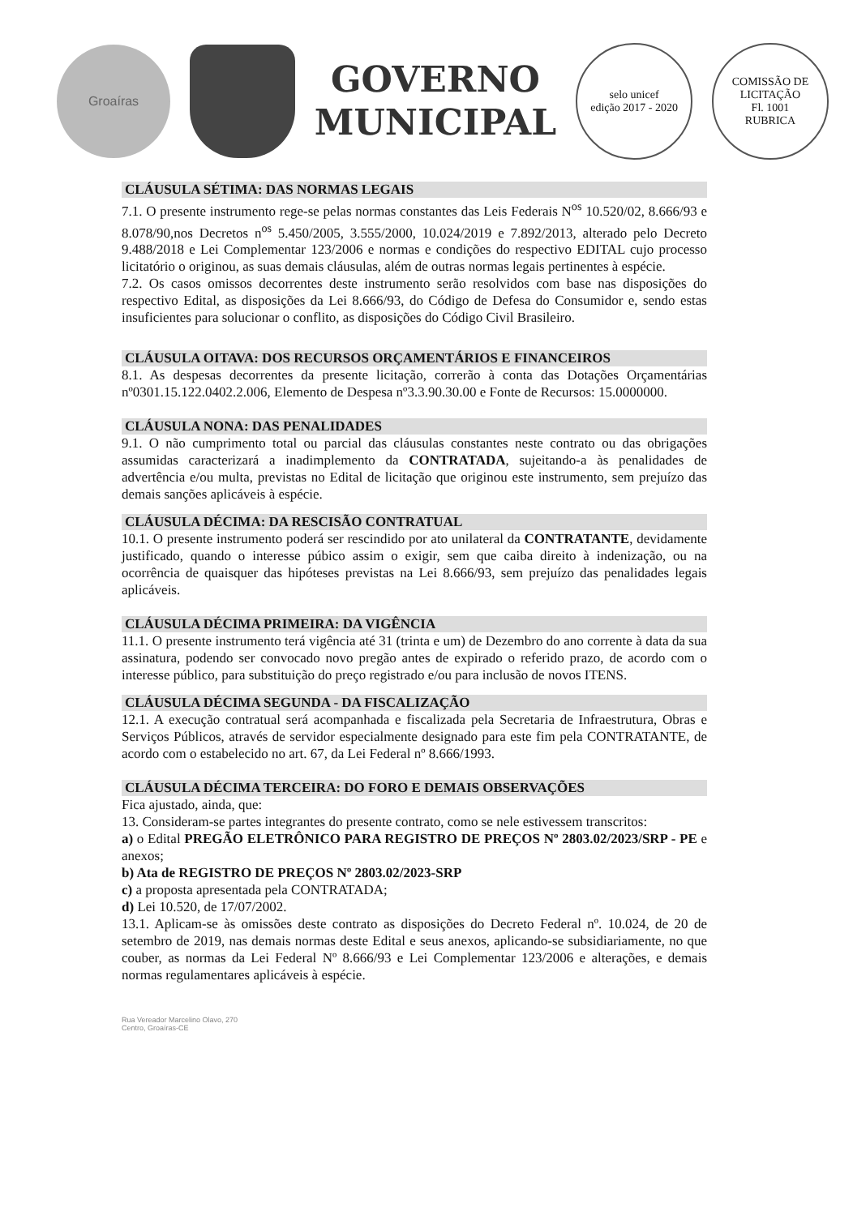Groaíras
GOVERNO
MUNICIPAL
selo unicef
edição 2017 - 2020
COMISSÃO DE LICITAÇÃO
Fl. 1001
RUBRICA
CLÁUSULA SÉTIMA: DAS NORMAS LEGAIS
7.1. O presente instrumento rege-se pelas normas constantes das Leis Federais N<sup>os</sup> 10.520/02, 8.666/93 e 8.078/90,nos Decretos n<sup>os</sup> 5.450/2005, 3.555/2000, 10.024/2019 e 7.892/2013, alterado pelo Decreto 9.488/2018 e Lei Complementar 123/2006 e normas e condições do respectivo EDITAL cujo processo licitatório o originou, as suas demais cláusulas, além de outras normas legais pertinentes à espécie.
7.2. Os casos omissos decorrentes deste instrumento serão resolvidos com base nas disposições do respectivo Edital, as disposições da Lei 8.666/93, do Código de Defesa do Consumidor e, sendo estas insuficientes para solucionar o conflito, as disposições do Código Civil Brasileiro.
CLÁUSULA OITAVA: DOS RECURSOS ORÇAMENTÁRIOS E FINANCEIROS
8.1. As despesas decorrentes da presente licitação, correrão à conta das Dotações Orçamentárias nº0301.15.122.0402.2.006, Elemento de Despesa nº3.3.90.30.00 e Fonte de Recursos: 15.0000000.
CLÁUSULA NONA: DAS PENALIDADES
9.1. O não cumprimento total ou parcial das cláusulas constantes neste contrato ou das obrigações assumidas caracterizará a inadimplemento da CONTRATADA, sujeitando-a às penalidades de advertência e/ou multa, previstas no Edital de licitação que originou este instrumento, sem prejuízo das demais sanções aplicáveis à espécie.
CLÁUSULA DÉCIMA: DA RESCISÃO CONTRATUAL
10.1. O presente instrumento poderá ser rescindido por ato unilateral da CONTRATANTE, devidamente justificado, quando o interesse púbico assim o exigir, sem que caiba direito à indenização, ou na ocorrência de quaisquer das hipóteses previstas na Lei 8.666/93, sem prejuízo das penalidades legais aplicáveis.
CLÁUSULA DÉCIMA PRIMEIRA: DA VIGÊNCIA
11.1. O presente instrumento terá vigência até 31 (trinta e um) de Dezembro do ano corrente à data da sua assinatura, podendo ser convocado novo pregão antes de expirado o referido prazo, de acordo com o interesse público, para substituição do preço registrado e/ou para inclusão de novos ITENS.
CLÁUSULA DÉCIMA SEGUNDA - DA FISCALIZAÇÃO
12.1. A execução contratual será acompanhada e fiscalizada pela Secretaria de Infraestrutura, Obras e Serviços Públicos, através de servidor especialmente designado para este fim pela CONTRATANTE, de acordo com o estabelecido no art. 67, da Lei Federal nº 8.666/1993.
CLÁUSULA DÉCIMA TERCEIRA: DO FORO E DEMAIS OBSERVAÇÕES
Fica ajustado, ainda, que:
13. Consideram-se partes integrantes do presente contrato, como se nele estivessem transcritos:
a) o Edital PREGÃO ELETRÔNICO PARA REGISTRO DE PREÇOS Nº 2803.02/2023/SRP - PE e anexos;
b) Ata de REGISTRO DE PREÇOS Nº 2803.02/2023-SRP
c) a proposta apresentada pela CONTRATADA;
d) Lei 10.520, de 17/07/2002.
13.1. Aplicam-se às omissões deste contrato as disposições do Decreto Federal nº. 10.024, de 20 de setembro de 2019, nas demais normas deste Edital e seus anexos, aplicando-se subsidiariamente, no que couber, as normas da Lei Federal Nº 8.666/93 e Lei Complementar 123/2006 e alterações, e demais normas regulamentares aplicáveis à espécie.
Rua Vereador Marcelino Olavo, 270
Centro, Groaíras-CE